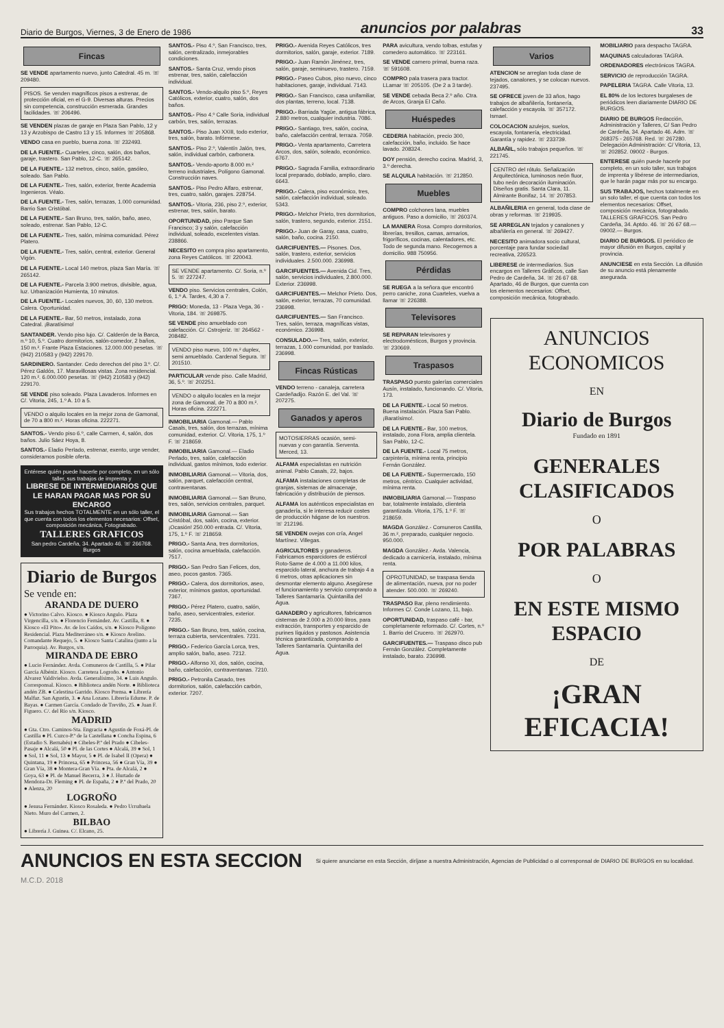Diario de Burgos, Viernes, 3 de Enero de 1986 anuncios por palabras 33
Fincas
SE VENDE apartamento nuevo, junto Catedral. 45 m. ☏ 209480.
PISOS. Se venden magníficos pisos a estrenar, de protección oficial, en el G-9. Diversas alturas. Precios sin competencia, construcción esmerada. Grandes facilidades. ☏ 206496.
SE VENDEN plazas de garaje en Plaza San Pablo, 12 y 13 y Arzobispo de Castro 13 y 15. Informes ☏ 205868.
VENDO casa en pueblo, buena zona. ☏ 232493.
DE LA FUENTE.- Cuarteles, cinco, salón, dos baños, garaje, trastero. San Pablo, 12-C. ☏ 265142.
DE LA FUENTE.- 132 metros, cinco, salón, gasóleo, soleado. San Pablo.
DE LA FUENTE.- Tres, salón, exterior, frente Academia Ingenieros. Véalo.
DE LA FUENTE.- Tres, salón, terrazas, 1.000 comunidad. Barrio San Cristóbal.
DE LA FUENTE.- San Bruno, tres, salón, baño, aseo, soleado, estrenar. San Pablo, 12-C.
DE LA FUENTE.- Tres, salón, mínima comunidad. Pérez Platero.
DE LA FUENTE.- Tres, salón, central, exterior. General Vigón.
DE LA FUENTE.- Local 140 metros, plaza San María. ☏ 265142.
DE LA FUENTE.- Parcela 3.900 metros, divisible, agua, luz. Urbanización Humienta, 10 minutos.
DE LA FUENTE.- Locales nuevos, 30, 60, 130 metros. Calera. Oportunidad.
DE LA FUENTE.- Bar, 50 metros, instalado, zona Catedral. ¡Baratísimo!
SANTANDER. Vendo piso lujo. C/. Calderón de la Barca, n.º 10, 5.º. Cuatro dormitorios, salón-comedor, 2 baños, 150 m.². Frante Plaza Estaciones. 12.000.000 pesetas. ☏ (942) 210583 y (942) 229170.
SARDINERO. Santander. Cedo derechos del piso 3.º. C/. Pérez Galdós, 17. Maravillosas vistas. Zona residencial. 120 m.². 6.000.000 pesetas. ☏ (942) 210583 y (942) 229170.
SE VENDE piso soleado. Plaza Lavaderos. Informes en C/. Vitoria, 245, 1.º A. 10 a 5.
VENDO o alquilo locales en la mejor zona de Gamonal, de 70 a 800 m.². Horas oficina. 222271.
SANTOS.- Vendo piso 6.º, calle Carmen, 4, salón, dos baños. Julio Sáez Hoya, 8.
SANTOS.- Eladio Perlado, estrenar, exento, urge vender, consideramos posible oferta.
Entérese quién puede hacerle por completo, en un sólo taller, sus trabajos de imprenta y
LIBRESE DE INTERMEDIARIOS QUE LE HARAN PAGAR MAS POR SU ENCARGO
Sus trabajos hechos TOTALMENTE en un sólo taller, el que cuenta con todos los elementos necesarios: Offset, composición mecánica, Fotograbado.
TALLERES GRAFICOS
San pedro Cardeña, 34. Apartado 46. ☏ 266768. Burgos
Diario de Burgos
Se vende en:
ARANDA DE DUERO
● Victorino Calvo. Kiosco. ● Kiosco Angulo. Plaza Virgencilla, s/n. ● Florencio Fernández. Av. Castilla, 8. ● Kiosco «El Pito». Av. de los Caídos, s/n. ● Kiosco Polígono Residencial. Plaza Mediterráneo s/n. ● Kiosco Avelino. Comandante Requejo, 5. ● Kiosco Santa Catalina (junto a la Parroquia). Av. Burgos, s/n.
MIRANDA DE EBRO
● Lucio Fernández. Avda. Comuneros de Castilla, 5. ● Pilar García Albéniz. Kiosco. Carretera Logroño. ● Antonio Alvarez Valdivielso. Avda. Generalísimo, 34. ● Luis Angulo. Corresponsal. Kiosco. ● Biblioteca andén Norte. ● Biblioteca andén ZB. ● Celestina Garrido. Kiosco Prensa. ● Librería Malfaz. San Agustín, 3. ● Ana Lozano. Librería Edurne. P. de Bayas. ● Carmen García. Condado de Treviño, 25. ● Juan F. Figuero. C/. del Río s/n. Kiosco.
MADRID
● Gta. Ctro. Caminos-Sta. Engracia ● Agustín de Foxá-Pl. de Castilla ● Pl. Cuzco-P.º de la Castellana ● Concha Espina, 6 (Estadio S. Bernabéu) ● Cibeles-P.º del Prado ● Cibeles-Pasaje ● Alcalá, 50 ● Pl. de las Cortes ● Alcalá, 39 ● Sol, 1 ● Sol, 11 ● Sol, 13 ● Mayor, 5 ● Pl. de Isabel II (Opera) ● Quintana, 19 ● Princesa, 65 ● Princesa, 56 ● Gran Vía, 39 ● Gran Vía, 38 ● Montera-Gran Vía. ● Pta. de Alcalá, 2 ● Goya, 63 ● Pl. de Manuel Becerra, 3 ● J. Hurtado de Mendoza-Dr. Fleming ● Pl. de España, 2 ● P.º del Prado, 20 ● Alenza, 20
LOGROÑO
● Jesusa Fernández. Kiosco Rosaleda. ● Pedro Urruñuela Nieto. Muro del Carmen, 2.
BILBAO
● Librería J. Guinea. C/. Elcano, 25.
SANTOS.- Piso 4.º, San Francisco, tres, salón, centralizado, inmejorables condiciones.
SANTOS.- Santa Cruz, vendo pisos estrenar, tres, salón, calefacción individual.
SANTOS.- Vendo-alquilo piso 5.º, Reyes Católicos, exterior, cuatro, salón, dos baños.
SANTOS.- Piso 4.º Calle Soria, individual carbón, tres, salón, terrazas.
SANTOS.- Piso Juan XXIII, todo exterior, tres, salón, barato. Infórmese.
SANTOS.- Piso 2.º, Valentín Jalón, tres, salón, individual carbón, carbonera.
SANTOS.- Vendo-aporto 8.000 m.² terreno industriales, Polígono Gamonal. Construcción naves.
SANTOS.- Piso Pedro Alfaro, estrenar, tres, cuatro, salón, garajes. 228754.
SANTOS.- Vitoria, 236, piso 2.º, exterior, estrenar, tres, salón, barato.
OPORTUNIDAD, piso Parque San Francisco; 3 y salón, calefacción individual, soleado, excelentes vistas. 238866.
NECESITO en compra piso apartamento, zona Reyes Católicos. ☏ 220043.
SE VENDE apartamento. C/. Soria, n.º 5. ☏ 227247.
VENDO piso. Servicios centrales, Colón, 6, 1.º A. Tardes, 4,30 a 7.
PRIGO: Moneda, 13 - Plaza Vega, 36 - Vitoria, 184. ☏ 269875.
SE VENDE piso amueblado con calefacción. C/. Cstrojeriz. ☏ 264562 - 208482.
VENDO piso nuevo, 100 m.² duplex, semi amueblado. Cardenal Segura. ☏ 201510.
PARTICULAR vende piso. Calle Madrid, 36, 5.º. ☏ 202251.
VENDO o alquilo locales en la mejor zona de Gamonal, de 70 a 800 m.². Horas oficina. 222271.
INMOBILIARIA Gamonal.— Pablo Casals, tres, salón, dos terrazas, mínima comunidad, exterior. C/. Vitoria, 175, 1.º F. ☏ 218659.
INMOBILIARIA Gamonal.— Eladio Perlado, tres, salón, calefacción individual, gastos mínimos, todo exterior.
INMOBILIARIA Gamonal.— Vitoria, dos, salón, parquet, calefacción central, contraventanas.
INMOBILIARIA Gamonal.— San Bruno, tres, salón, servicios centrales, parquet.
INMOBILIARIA Gamonal.— San Cristóbal, dos, salón, cocina, exterior. ¡Ocasión! 250.000 entrada. C/. Vitoria, 175, 1.º F. ☏ 218659.
PRIGO.- Santa Ana, tres dormitorios, salón, cocina amueblada, calefacción. 7517.
PRIGO.- San Pedro San Felices, dos, aseo, pocos gastos. 7365.
PRIGO.- Calera, dos dormitorios, aseo, exterior, mínimos gastos, oportunidad. 7367.
PRIGO.- Pérez Platero, cuatro, salón, baño, aseo, servicentrales, exterior. 7235.
PRIGO.- San Bruno, tres, salón, cocina, terraza cubierta, servicentrales. 7231.
PRIGO.- Federico García Lorca, tres, amplio salón, baño, aseo. 7212.
PRIGO.- Alfonso XI, dos, salón, cocina, baño, calefacción, contraventanas. 7210.
PRIGO.- Petronila Casado, tres dormitorios, salón, calefacción carbón, exterior. 7207.
PRIGO.- Avenida Reyes Católicos, tres dormitorios, salón, garaje, exterior. 7189.
PRIGO.- Juan Ramón Jiménez, tres, salón, garaje, seminuevo, trastero. 7159.
PRIGO.- Paseo Cubos, piso nuevo, cinco habitaciones, garaje, individual. 7143.
PRIGO.- San Francisco, casa unifamiliar, dos plantas, terreno, local. 7138.
PRIGO.- Barriada Yagüe, antigua fábrica, 2.880 metros, cualquier industria. 7086.
PRIGO.- Santiago, tres, salón, cocina, baño, calefacción central, terraza. 7059.
PRIGO.- Venta apartamento, Carretera Arcos, dos, salón, soleado, económico. 6767.
PRIGO.- Sagrada Familia, extraordinario local preparado, doblado, amplio, claro. 6643.
PRIGO.- Calera, piso económico, tres, salón, calefacción individual, soleado. 5343.
PRIGO.- Melchor Prieto, tres dormitorios, salón, trastero, segundo, exterior. 2151.
PRIGO.- Juan de Garay, casa, cuatro, salón, baño, cocina. 2150.
GARCIFUENTES.— Pisones. Dos, salón, trastero, exterior, servicios individuales. 2.500.000. 236998.
GARCIFUENTES.— Avenida Cid. Tres, salón, servicios individuales, 2.800.000. Exterior. 236998.
GARCIFUENTES.— Melchor Prieto. Dos, salón, exterior, terrazas, 70 comunidad. 236998.
GARCIFUENTES.— San Francisco. Tres, salón, terraza, magníficas vistas, económico. 236998.
CONSULADO.— Tres, salón, exterior, terrazas, 1.000 comunidad, por traslado. 236998.
Fincas Rústicas
VENDO terreno - canaleja, carretera Cardeñadijo. Razón E. del Val. ☏ 207275.
Ganados y aperos
MOTOSIERRAS ocasión, semi-nuevas y con garantía. Serventa. Merced, 13.
ALFAMA especialistas en nutrición animal. Pablo Casals, 22, bajos.
ALFAMA instalaciones completas de granjas, sistemas de almacenaje, fabricación y distribución de piensos.
ALFAMA los auténticos especialistas en ganadería, si le interesa reducir costes de producción hágase de los nuestros. ☏ 212196.
SE VENDEN ovejas con cría, Angel Martínez. Villegas.
AGRICULTORES y ganaderos. Fabricamos esparcidores de estiércol Roto-Same de 4.000 a 11.000 kilos, esparcido lateral, anchura de trabajo 4 a 6 metros, otras aplicaciones sin desmontar elemento alguno. Asegúrese el funcionamiento y servicio comprando a Talleres Santamaría. Quintanilla del Agua.
GANADERO y agricultores, fabricamos cisternas de 2.000 a 20.000 litros, para extracción, transportes y esparcido de purines líquidos y pastosos. Asistencia técnica garantizada, comprando a Talleres Santamaría. Quintanilla del Agua.
PARA avicultura, vendo tolbas, estufas y comedero automático. ☏ 223161.
SE VENDE carnero primal, buena raza. ☏ 591608.
COMPRO pala trasera para tractor. LLamar ☏ 205105. (De 2 a 3 tarde).
SE VENDE cebada Beca 2.º año. Ctra. de Arcos, Granja El Caño.
Huéspedes
CEDERIA habitación, precio 300, calefacción, baño, incluido. Se hace lavado. 208324.
DOY pensión, derecho cocina. Madrid, 3, 3.º derecha.
SE ALQUILA habitación. ☏ 212850.
Muebles
COMPRO colchones lana, muebles antiguos. Paso a domicilio, ☏ 260374.
LA MANERA Rosa. Compro dormitorios, librerías, tresillos, camas, armarios, frigoríficos, cocinas, calentadores, etc. Todo de segunda mano. Recogemos a domicilio. 988 750956.
Pérdidas
SE RUEGA a la señora que encontró perro caniche, zona Cuarteles, vuelva a llamar ☏ 226388.
Televisores
SE REPARAN televisores y electrodomésticos, Burgos y provincia. ☏ 230669.
Traspasos
TRASPASO puesto galerías comerciales Ausín, instalado, funcionando. C/. Vitoria, 173.
DE LA FUENTE.- Local 50 metros. Buena instalación. Plaza San Pablo. ¡Baratísimo!.
DE LA FUENTE.- Bar, 100 metros, instalado, zona Flora, amplia clientela. San Pablo, 12-C.
DE LA FUENTE.- Local 75 metros, carpintería, mínima renta, principio Fernán González.
DE LA FUENTE.- Supermercado, 150 metros, céntrico. Cualquier actividad, mínima renta.
INMOBILIARIA Gamonal.— Traspaso bar, totalmente instalado, clientela garantizada. Vitoria, 175, 1.º F. ☏ 218659.
MAGDA González.- Comuneros Castilla, 36 m.², preparado, cualquier negocio. 950.000.
MAGDA González.- Avda. Valencia, dedicado a carnicería, instalado, mínima renta.
OPROTUNIDAD, se traspasa tienda de alimentación, nueva, por no poder atender. 500.000. ☏ 269240.
TRASPASO Bar, pleno rendimiento. Informes C/. Conde Lozano, 11, bajo.
OPORTUNIDAD, traspaso café - bar, completamente reformado. C/. Cortes, n.º 1. Barrio del Crucero. ☏ 262970.
GARCIFUENTES.— Traspaso disco pub Fernán González. Completamente instalado, barato. 236998.
Varios
ATENCION se arreglan toda clase de tejados, canalones, y se colocan nuevos. 237495.
SE OFRECE joven de 33 años, hago trabajos de albañilería, fontanería, calefacción y escayola. ☏ 357172. Ismael.
COLOCACION azulejos, suelos, escayola, fontanería, electricidad. Garantía y rapidez. ☏ 233739.
ALBAÑIL, sólo trabajos pequeños. ☏ 221745.
CENTRO del rótulo. Señalización Arquitectónica, luminosos neón fluor, tubo neón decoración iluminación. Diseños gratis. Santa Clara, 11. Almirante Bonifaz, 14. ☏ 207853.
ALBAÑILERIA en general, toda clase de obras y reformas. ☏ 219935.
SE ARREGLAN tejados y canalones y albañilería en general. ☏ 269427.
NECESITO animadora socio cultural, porcentaje para fundar sociedad recreativa, 226523.
LIBERESE de intermediarios. Sus encargos en Talleres Gráficos, calle San Pedro de Cardeña, 34. ☏ 26 67 68. Apartado, 46 de Burgos, que cuenta con los elementos necesarios: Offset, composición mecánica, fotograbado.
MOBILIARIO para despacho TAGRA.
MAQUINAS calculadoras TAGRA.
ORDENADORES electrónicos TAGRA.
SERVICIO de reproducción TAGRA.
PAPELERIA TAGRA. Calle Vitoria, 13.
EL 80% de los lectores burgaleses de periódicos leen diariamente DIARIO DE BURGOS.
DIARIO DE BURGOS Redacción, Administración y Talleres, C/ San Pedro de Cardeña, 34. Apartado 46. Adm. ☏ 268375 - 265768. Red. ☏ 267280. Delegación Administración: C/ Vitoria, 13, ☏ 202852. 09002 - Burgos.
ENTERESE quién puede hacerle por completo, en un solo taller, sus trabajos de imprenta y libérese de intermediarios, que le harán pagar más por su encargo.
SUS TRABAJOS, hechos totalmente en un solo taller, el que cuenta con todos los elementos necesarios: Offset, composición mecánica, fotograbado. TALLERES GRAFICOS. San Pedro Cardeña, 34. Aptdo. 46. ☏ 26 67 68.—09002.— Burgos.
DIARIO DE BURGOS. El periódico de mayor difusión en Burgos, capital y provincia.
ANUNCIESE en esta Sección. La difusión de su anuncio está plenamente asegurada.
ANUNCIOS
ECONOMICOS
EN
Diario de Burgos
Fundado en 1891
GENERALES
CLASIFICADOS
O
POR PALABRAS
O
EN ESTE MISMO
ESPACIO
DE
¡GRAN
EFICACIA!
ANUNCIOS EN ESTA SECCION Si quiere anunciarse en esta Sección, diríjase a nuestra Administración, Agencias de Publicidad o al corresponsal de DIARIO DE BURGOS en su localidad.
M.C.D. 2018